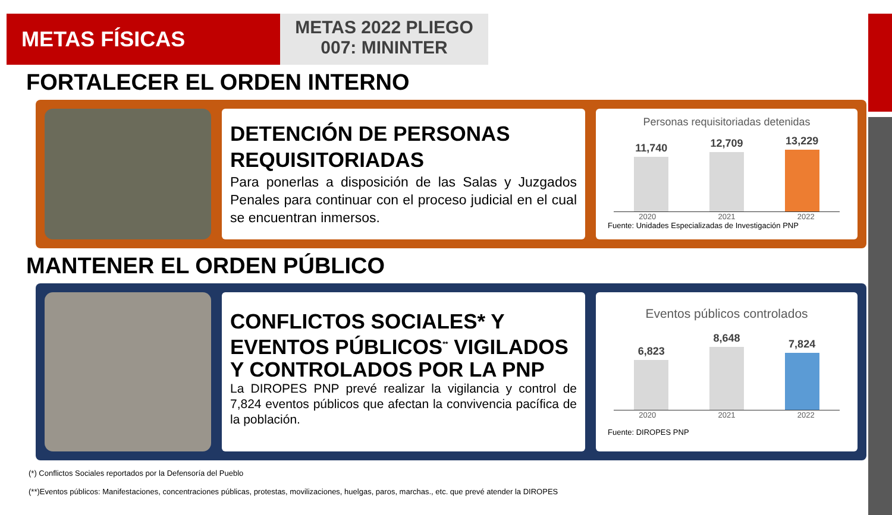METAS FÍSICAS
METAS 2022 PLIEGO
007: MININTER
FORTALECER EL ORDEN INTERNO
DETENCIÓN DE PERSONAS REQUISITORIADAS
Para ponerlas a disposición de las Salas y Juzgados Penales para continuar con el proceso judicial en el cual se encuentran inmersos.
Personas requisitoriadas detenidas
11,740
12,709
13,229
2020 2021 2022
Fuente: Unidades Especializadas de Investigación PNP
MANTENER EL ORDEN PÚBLICO
CONFLICTOS SOCIALES* Y EVENTOS PÚBLICOS<sup>**</sup> VIGILADOS Y CONTROLADOS POR LA PNP
La DIROPES PNP prevé realizar la vigilancia y control de 7,824 eventos públicos que afectan la convivencia pacífica de la población.
Eventos públicos controlados
6,823
8,648
7,824
2020 2021 2022
Fuente: DIROPES PNP
(*) Conflictos Sociales reportados por la Defensoría del Pueblo
(**)Eventos públicos: Manifestaciones, concentraciones públicas, protestas, movilizaciones, huelgas, paros, marchas., etc. que prevé atender la DIROPES